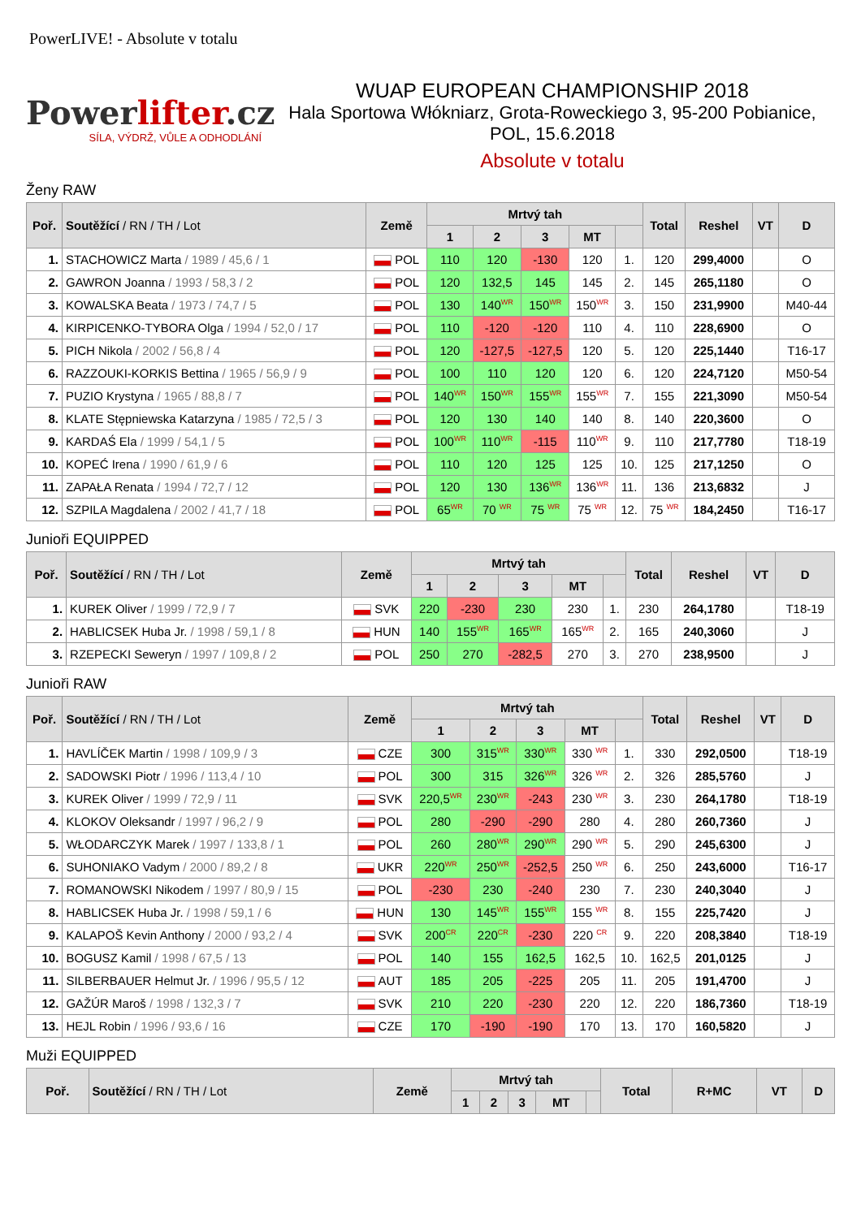PowerLIVE! - Absolute v totalu
Powerlifter.cz
SÍLA, VÝDRŽ, VŮLE A ODHODLÁNÍ
WUAP EUROPEAN CHAMPIONSHIP 2018
Hala Sportowa Włókniarz, Grota-Roweckiego 3, 95-200 Pobianice, POL, 15.6.2018
Absolute v totalu
Ženy RAW
| Poř. | Soutěžící / RN / TH / Lot | Země | Mrtvý tah | | | | | Total | Reshel | VT | D |
| --- | --- | --- | --- | --- | --- | --- | --- | --- | --- | --- | --- |
| | | | 1 | 2 | 3 | MT | | | | | |
| 1. | STACHOWICZ Marta / 1989 / 45,6 / 1 | POL | 110 | 120 | -130 | 120 | 1. | 120 | 299,4000 | | O |
| 2. | GAWRON Joanna / 1993 / 58,3 / 2 | POL | 120 | 132,5 | 145 | 145 | 2. | 145 | 265,1180 | | O |
| 3. | KOWALSKA Beata / 1973 / 74,7 / 5 | POL | 130 | 140<sup>WR</sup> | 150<sup>WR</sup> | 150<sup>WR</sup> | 3. | 150 | 231,9900 | | M40-44 |
| 4. | KIRPICENKO-TYBORA Olga / 1994 / 52,0 / 17 | POL | 110 | -120 | -120 | 110 | 4. | 110 | 228,6900 | | O |
| 5. | PICH Nikola / 2002 / 56,8 / 4 | POL | 120 | -127,5 | -127,5 | 120 | 5. | 120 | 225,1440 | | T16-17 |
| 6. | RAZZOUKI-KORKIS Bettina / 1965 / 56,9 / 9 | POL | 100 | 110 | 120 | 120 | 6. | 120 | 224,7120 | | M50-54 |
| 7. | PUZIO Krystyna / 1965 / 88,8 / 7 | POL | 140<sup>WR</sup> | 150<sup>WR</sup> | 155<sup>WR</sup> | 155<sup>WR</sup> | 7. | 155 | 221,3090 | | M50-54 |
| 8. | KLATE Stępniewska Katarzyna / 1985 / 72,5 / 3 | POL | 120 | 130 | 140 | 140 | 8. | 140 | 220,3600 | | O |
| 9. | KARDAŚ Ela / 1999 / 54,1 / 5 | POL | 100<sup>WR</sup> | 110<sup>WR</sup> | -115 | 110<sup>WR</sup> | 9. | 110 | 217,7780 | | T18-19 |
| 10. | KOPEĆ Irena / 1990 / 61,9 / 6 | POL | 110 | 120 | 125 | 125 | 10. | 125 | 217,1250 | | O |
| 11. | ZAPAŁA Renata / 1994 / 72,7 / 12 | POL | 120 | 130 | 136<sup>WR</sup> | 136<sup>WR</sup> | 11. | 136 | 213,6832 | | J |
| 12. | SZPILA Magdalena / 2002 / 41,7 / 18 | POL | 65<sup>WR</sup> | 70 <sup>WR</sup> | 75 <sup>WR</sup> | 75 <sup>WR</sup> | 12. | 75 <sup>WR</sup> | 184,2450 | | T16-17 |
Junioři EQUIPPED
| Poř. | Soutěžící / RN / TH / Lot | Země | Mrtvý tah | | | | | Total | Reshel | VT | D |
| --- | --- | --- | --- | --- | --- | --- | --- | --- | --- | --- | --- |
| | | | 1 | 2 | 3 | MT | | | | | |
| 1. | KUREK Oliver / 1999 / 72,9 / 7 | SVK | 220 | -230 | 230 | 230 | 1. | 230 | 264,1780 | | T18-19 |
| 2. | HABLICSEK Huba Jr. / 1998 / 59,1 / 8 | HUN | 140 | 155<sup>WR</sup> | 165<sup>WR</sup> | 165<sup>WR</sup> | 2. | 165 | 240,3060 | | J |
| 3. | RZEPECKI Seweryn / 1997 / 109,8 / 2 | POL | 250 | 270 | -282,5 | 270 | 3. | 270 | 238,9500 | | J |
Junioři RAW
| Poř. | Soutěžící / RN / TH / Lot | Země | Mrtvý tah | | | | | Total | Reshel | VT | D |
| --- | --- | --- | --- | --- | --- | --- | --- | --- | --- | --- | --- |
| | | | 1 | 2 | 3 | MT | | | | | |
| 1. | HAVLÍČEK Martin / 1998 / 109,9 / 3 | CZE | 300 | 315<sup>WR</sup> | 330<sup>WR</sup> | 330 <sup>WR</sup> | 1. | 330 | 292,0500 | | T18-19 |
| 2. | SADOWSKI Piotr / 1996 / 113,4 / 10 | POL | 300 | 315 | 326<sup>WR</sup> | 326 <sup>WR</sup> | 2. | 326 | 285,5760 | | J |
| 3. | KUREK Oliver / 1999 / 72,9 / 11 | SVK | 220,5<sup>WR</sup> | 230<sup>WR</sup> | -243 | 230 <sup>WR</sup> | 3. | 230 | 264,1780 | | T18-19 |
| 4. | KLOKOV Oleksandr / 1997 / 96,2 / 9 | POL | 280 | -290 | -290 | 280 | 4. | 280 | 260,7360 | | J |
| 5. | WŁODARCZYK Marek / 1997 / 133,8 / 1 | POL | 260 | 280<sup>WR</sup> | 290<sup>WR</sup> | 290 <sup>WR</sup> | 5. | 290 | 245,6300 | | J |
| 6. | SUHONIAKO Vadym / 2000 / 89,2 / 8 | UKR | 220<sup>WR</sup> | 250<sup>WR</sup> | -252,5 | 250 <sup>WR</sup> | 6. | 250 | 243,6000 | | T16-17 |
| 7. | ROMANOWSKI Nikodem / 1997 / 80,9 / 15 | POL | -230 | 230 | -240 | 230 | 7. | 230 | 240,3040 | | J |
| 8. | HABLICSEK Huba Jr. / 1998 / 59,1 / 6 | HUN | 130 | 145<sup>WR</sup> | 155<sup>WR</sup> | 155 <sup>WR</sup> | 8. | 155 | 225,7420 | | J |
| 9. | KALAPOŠ Kevin Anthony / 2000 / 93,2 / 4 | SVK | 200<sup>CR</sup> | 220<sup>CR</sup> | -230 | 220 <sup>CR</sup> | 9. | 220 | 208,3840 | | T18-19 |
| 10. | BOGUSZ Kamil / 1998 / 67,5 / 13 | POL | 140 | 155 | 162,5 | 162,5 | 10. | 162,5 | 201,0125 | | J |
| 11. | SILBERBAUER Helmut Jr. / 1996 / 95,5 / 12 | AUT | 185 | 205 | -225 | 205 | 11. | 205 | 191,4700 | | J |
| 12. | GAŽÚR Maroš / 1998 / 132,3 / 7 | SVK | 210 | 220 | -230 | 220 | 12. | 220 | 186,7360 | | T18-19 |
| 13. | HEJL Robin / 1996 / 93,6 / 16 | CZE | 170 | -190 | -190 | 170 | 13. | 170 | 160,5820 | | J |
Muži EQUIPPED
| Poř. | Soutěžící / RN / TH / Lot | Země | Mrtvý tah | | | | | Total | R+MC | VT | D |
| --- | --- | --- | --- | --- | --- | --- | --- | --- | --- | --- | --- |
| | | | 1 | 2 | 3 | MT | | | | | |